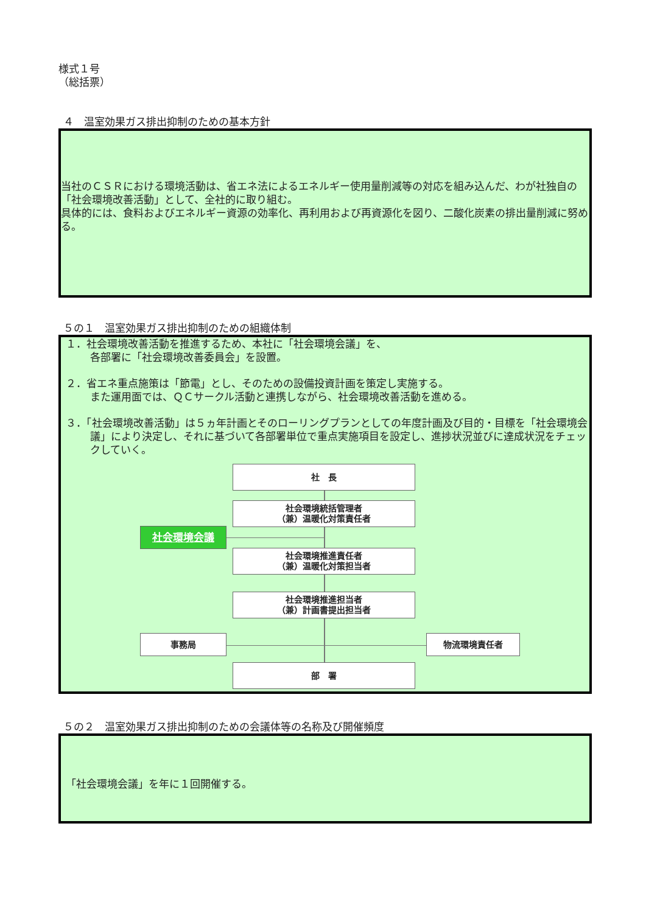様式１号
（総括票）
４　温室効果ガス排出抑制のための基本方針
当社のＣＳＲにおける環境活動は、省エネ法によるエネルギー使用量削減等の対応を組み込んだ、わが社独自の「社会環境改善活動」として、全社的に取り組む。
具体的には、食料およびエネルギー資源の効率化、再利用および再資源化を図り、二酸化炭素の排出量削減に努める。
５の１　温室効果ガス排出抑制のための組織体制
１．社会環境改善活動を推進するため、本社に「社会環境会議」を、
各部署に「社会環境改善委員会」を設置。
２．省エネ重点施策は「節電」とし、そのための設備投資計画を策定し実施する。
また運用面では、ＱＣサークル活動と連携しながら、社会環境改善活動を進める。
３．「社会環境改善活動」は５ヵ年計画とそのローリングプランとしての年度計画及び目的・目標を「社会環境会議」により決定し、それに基づいて各部署単位で重点実施項目を設定し、進捗状況並びに達成状況をチェックしていく。
社　長
社会環境統括管理者
（兼）温暖化対策責任者
社会環境会議
社会環境推進責任者
（兼）温暖化対策担当者
社会環境推進担当者
（兼）計画書提出担当者
事務局 物流環境責任者
部　署
５の２　温室効果ガス排出抑制のための会議体等の名称及び開催頻度
「社会環境会議」を年に１回開催する。